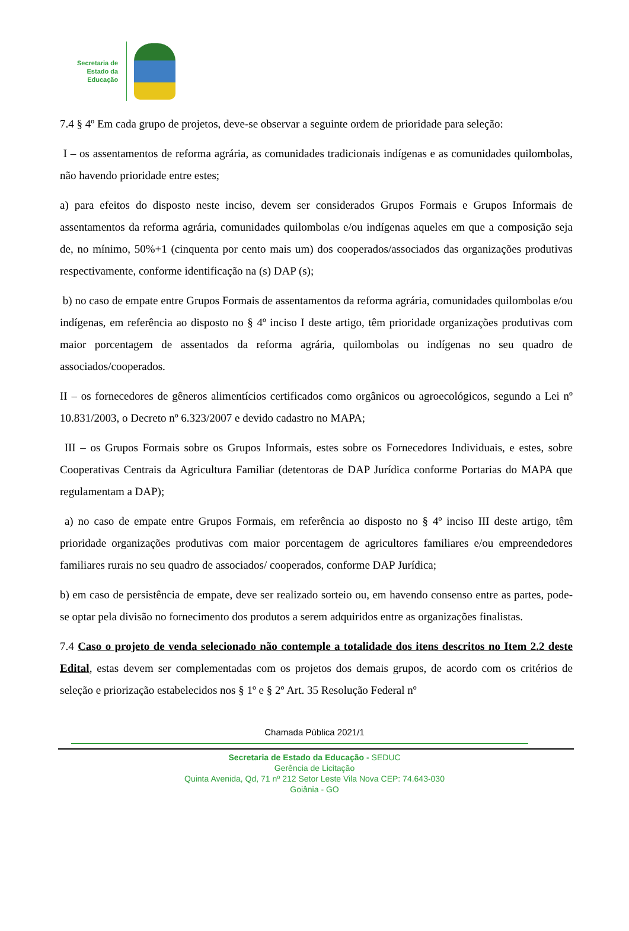Secretaria de
Estado da
Educação
7.4 § 4º Em cada grupo de projetos, deve-se observar a seguinte ordem de prioridade para seleção:
I – os assentamentos de reforma agrária, as comunidades tradicionais indígenas e as comunidades quilombolas, não havendo prioridade entre estes;
a) para efeitos do disposto neste inciso, devem ser considerados Grupos Formais e Grupos Informais de assentamentos da reforma agrária, comunidades quilombolas e/ou indígenas aqueles em que a composição seja de, no mínimo, 50%+1 (cinquenta por cento mais um) dos cooperados/associados das organizações produtivas respectivamente, conforme identificação na (s) DAP (s);
b) no caso de empate entre Grupos Formais de assentamentos da reforma agrária, comunidades quilombolas e/ou indígenas, em referência ao disposto no § 4º inciso I deste artigo, têm prioridade organizações produtivas com maior porcentagem de assentados da reforma agrária, quilombolas ou indígenas no seu quadro de associados/cooperados.
II – os fornecedores de gêneros alimentícios certificados como orgânicos ou agroecológicos, segundo a Lei nº 10.831/2003, o Decreto nº 6.323/2007 e devido cadastro no MAPA;
III – os Grupos Formais sobre os Grupos Informais, estes sobre os Fornecedores Individuais, e estes, sobre Cooperativas Centrais da Agricultura Familiar (detentoras de DAP Jurídica conforme Portarias do MAPA que regulamentam a DAP);
a) no caso de empate entre Grupos Formais, em referência ao disposto no § 4º inciso III deste artigo, têm prioridade organizações produtivas com maior porcentagem de agricultores familiares e/ou empreendedores familiares rurais no seu quadro de associados/ cooperados, conforme DAP Jurídica;
b) em caso de persistência de empate, deve ser realizado sorteio ou, em havendo consenso entre as partes, pode-se optar pela divisão no fornecimento dos produtos a serem adquiridos entre as organizações finalistas.
7.4 Caso o projeto de venda selecionado não contemple a totalidade dos itens descritos no Item 2.2 deste Edital, estas devem ser complementadas com os projetos dos demais grupos, de acordo com os critérios de seleção e priorização estabelecidos nos § 1º e § 2º Art. 35 Resolução Federal nº
Chamada Pública 2021/1
Secretaria de Estado da Educação - SEDUC
Gerência de Licitação
Quinta Avenida, Qd, 71 nº 212 Setor Leste Vila Nova CEP: 74.643-030
Goiânia - GO